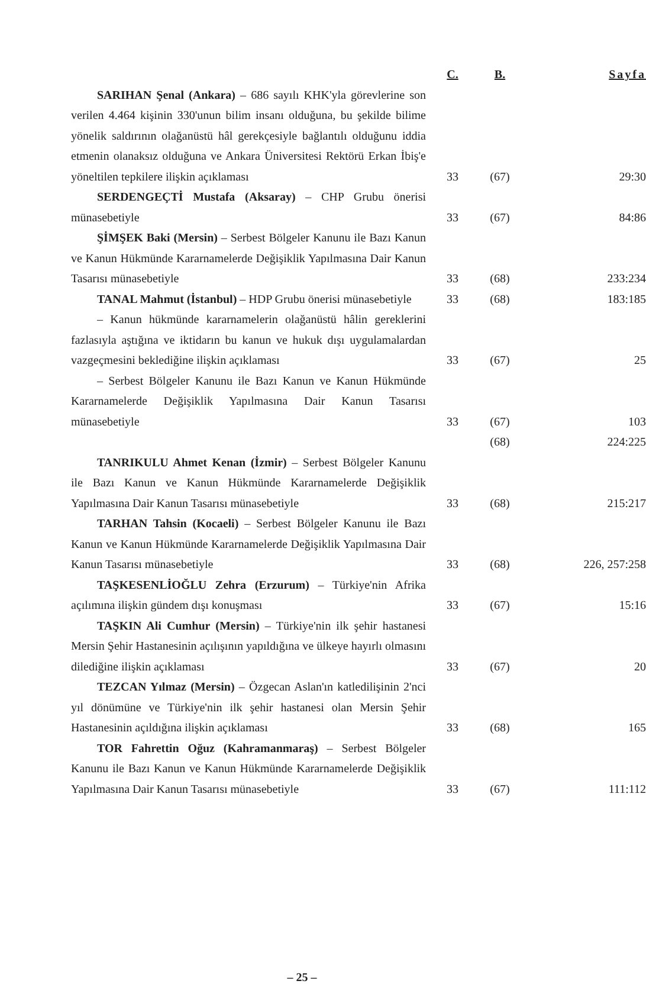| | C. | B. | Sayfa |
| --- | --- | --- | --- |
| SARIHAN Şenal (Ankara) – 686 sayılı KHK'yla görevlerine son verilen 4.464 kişinin 330'unun bilim insanı olduğuna, bu şekilde bilime yönelik saldırının olağanüstü hâl gerekçesiyle bağlantılı olduğunu iddia etmenin olanaksız olduğuna ve Ankara Üniversitesi Rektörü Erkan İbiş'e yöneltilen tepkilere ilişkin açıklaması | 33 | (67) | 29:30 |
| SERDENGEÇTİ Mustafa (Aksaray) – CHP Grubu önerisi münasebetiyle | 33 | (67) | 84:86 |
| ŞİMŞEK Baki (Mersin) – Serbest Bölgeler Kanunu ile Bazı Kanun ve Kanun Hükmünde Kararnamelerde Değişiklik Yapılmasına Dair Kanun Tasarısı münasebetiyle | 33 | (68) | 233:234 |
| TANAL Mahmut (İstanbul) – HDP Grubu önerisi münasebetiyle | 33 | (68) | 183:185 |
| – Kanun hükmünde kararnamelerin olağanüstü hâlin gereklerini fazlasıyla aştığına ve iktidarın bu kanun ve hukuk dışı uygulamalardan vazgeçmesini beklediğine ilişkin açıklaması | 33 | (67) | 25 |
| – Serbest Bölgeler Kanunu ile Bazı Kanun ve Kanun Hükmünde Kararnamelerde Değişiklik Yapılmasına Dair Kanun Tasarısı münasebetiyle | 33 | (67) | 103 |
| | | (68) | 224:225 |
| TANRIKULU Ahmet Kenan (İzmir) – Serbest Bölgeler Kanunu ile Bazı Kanun ve Kanun Hükmünde Kararnamelerde Değişiklik Yapılmasına Dair Kanun Tasarısı münasebetiyle | 33 | (68) | 215:217 |
| TARHAN Tahsin (Kocaeli) – Serbest Bölgeler Kanunu ile Bazı Kanun ve Kanun Hükmünde Kararnamelerde Değişiklik Yapılmasına Dair Kanun Tasarısı münasebetiyle | 33 | (68) | 226, 257:258 |
| TAŞKESENLİOĞLU Zehra (Erzurum) – Türkiye'nin Afrika açılımına ilişkin gündem dışı konuşması | 33 | (67) | 15:16 |
| TAŞKIN Ali Cumhur (Mersin) – Türkiye'nin ilk şehir hastanesi Mersin Şehir Hastanesinin açılışının yapıldığına ve ülkeye hayırlı olmasını dilediğine ilişkin açıklaması | 33 | (67) | 20 |
| TEZCAN Yılmaz (Mersin) – Özgecan Aslan'ın katledilişinin 2'nci yıl dönümüne ve Türkiye'nin ilk şehir hastanesi olan Mersin Şehir Hastanesinin açıldığına ilişkin açıklaması | 33 | (68) | 165 |
| TOR Fahrettin Oğuz (Kahramanmaraş) – Serbest Bölgeler Kanunu ile Bazı Kanun ve Kanun Hükmünde Kararnamelerde Değişiklik Yapılmasına Dair Kanun Tasarısı münasebetiyle | 33 | (67) | 111:112 |
– 25 –